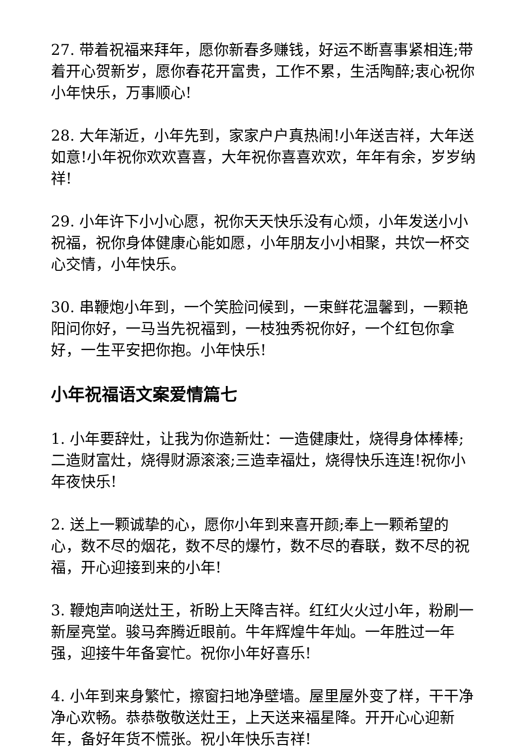27. 带着祝福来拜年，愿你新春多赚钱，好运不断喜事紧相连;带着开心贺新岁，愿你春花开富贵，工作不累，生活陶醉;衷心祝你小年快乐，万事顺心!
28. 大年渐近，小年先到，家家户户真热闹!小年送吉祥，大年送如意!小年祝你欢欢喜喜，大年祝你喜喜欢欢，年年有余，岁岁纳祥!
29. 小年许下小小心愿，祝你天天快乐没有心烦，小年发送小小祝福，祝你身体健康心能如愿，小年朋友小小相聚，共饮一杯交心交情，小年快乐。
30. 串鞭炮小年到，一个笑脸问候到，一束鲜花温馨到，一颗艳阳问你好，一马当先祝福到，一枝独秀祝你好，一个红包你拿好，一生平安把你抱。小年快乐!
小年祝福语文案爱情篇七
1. 小年要辞灶，让我为你造新灶：一造健康灶，烧得身体棒棒;二造财富灶，烧得财源滚滚;三造幸福灶，烧得快乐连连!祝你小年夜快乐!
2. 送上一颗诚挚的心，愿你小年到来喜开颜;奉上一颗希望的心，数不尽的烟花，数不尽的爆竹，数不尽的春联，数不尽的祝福，开心迎接到来的小年!
3. 鞭炮声响送灶王，祈盼上天降吉祥。红红火火过小年，粉刷一新屋亮堂。骏马奔腾近眼前。牛年辉煌牛年灿。一年胜过一年强，迎接牛年备宴忙。祝你小年好喜乐!
4. 小年到来身繁忙，擦窗扫地净壁墙。屋里屋外变了样，干干净净心欢畅。恭恭敬敬送灶王，上天送来福星降。开开心心迎新年，备好年货不慌张。祝小年快乐吉祥!